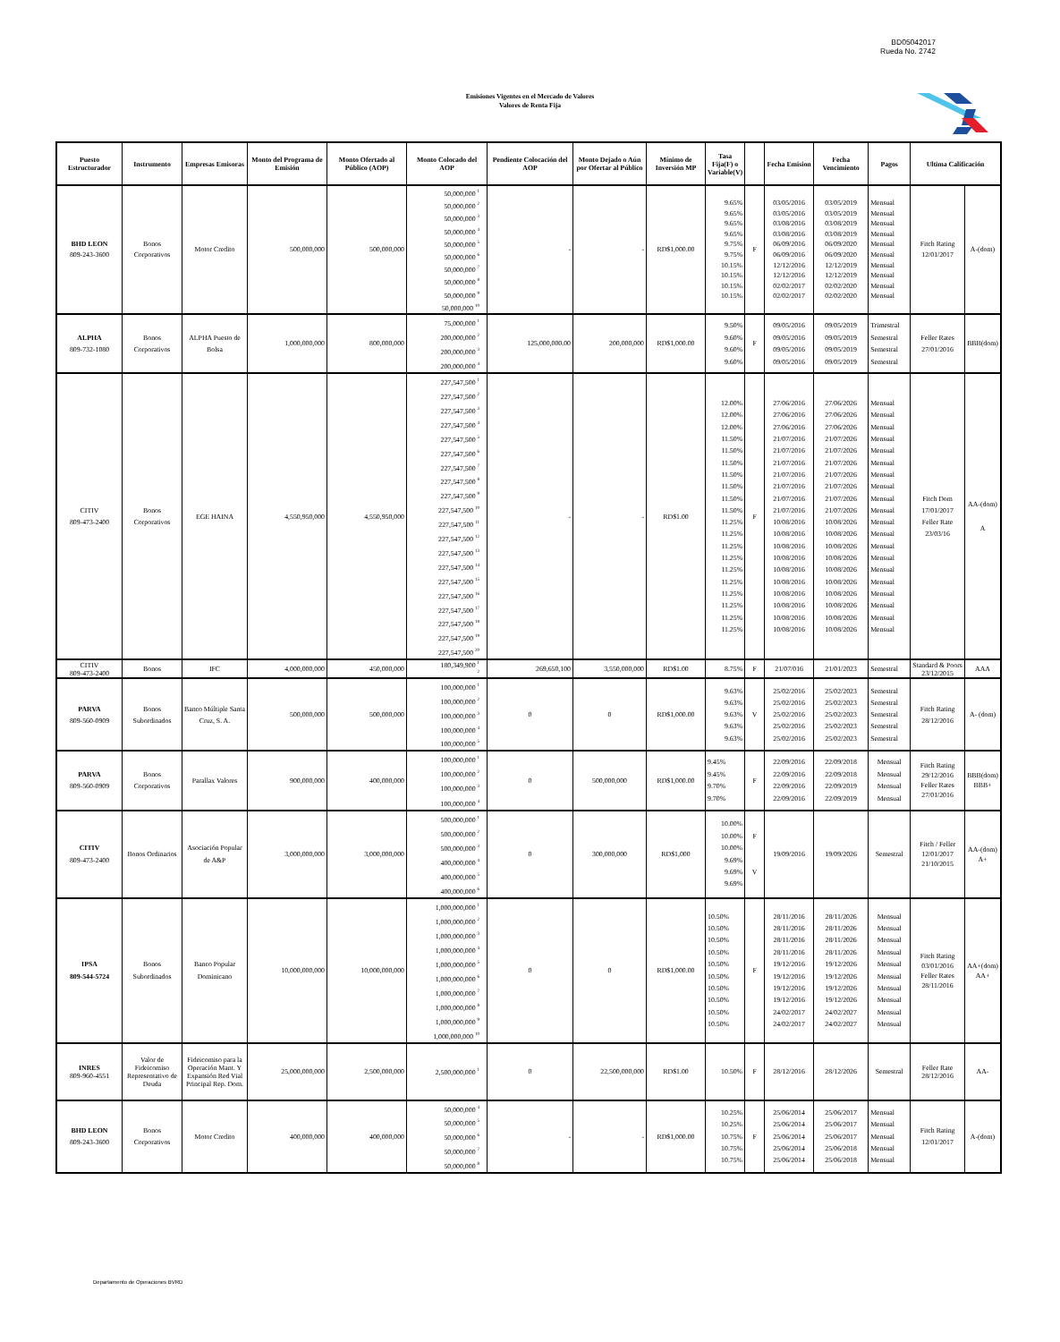BD05042017
Rueda No. 2742
Emisiones Vigentes en el Mercado de Valores
Valores de Renta Fija
| Puesto Estructurador | Instrumento | Empresas Emisoras | Monto del Programa de Emisión | Monto Ofertado al Público (AOP) | Monto Colocado del AOP | Pendiente Colocación del AOP | Monto Dejado o Aún por Ofertar al Público | Mínimo de Inversión MP | Tasa Fija(F) o Variable(V) | | Fecha Emision | Fecha Vencimiento | Pagos | Ultima Calificación | |
| --- | --- | --- | --- | --- | --- | --- | --- | --- | --- | --- | --- | --- | --- | --- | --- |
| BHD LEON 809-243-3600 | Bonos Corporativos | Motor Credito | 500,000,000 | 500,000,000 | 50,000,000 <sup>1</sup> 50,000,000 <sup>2</sup> 50,000,000 <sup>3</sup> 50,000,000 <sup>4</sup> 50,000,000 <sup>5</sup> 50,000,000 <sup>6</sup> 50,000,000 <sup>7</sup> 50,000,000 <sup>8</sup> 50,000,000 <sup>9</sup> 50,000,000 <sup>10</sup> | - | - | RD$1,000.00 | 9.65% 9.65% 9.65% 9.65% 9.75% 9.75% 10.15% 10.15% 10.15% 10.15% | F | 03/05/2016 03/05/2016 03/08/2016 03/08/2016 06/09/2016 06/09/2016 12/12/2016 12/12/2016 02/02/2017 02/02/2017 | 03/05/2019 03/05/2019 03/08/2019 03/08/2019 06/09/2020 06/09/2020 12/12/2019 12/12/2019 02/02/2020 02/02/2020 | Mensual Mensual Mensual Mensual Mensual Mensual Mensual Mensual Mensual Mensual | Fitch Rating 12/01/2017 | A-(dom) |
| ALPHA 809-732-1080 | Bonos Corporativos | ALPHA Puesto de Bolsa | 1,000,000,000 | 800,000,000 | 75,000,000 <sup>1</sup> 200,000,000 <sup>2</sup> 200,000,000 <sup>3</sup> 200,000,000 <sup>4</sup> | 125,000,000.00 | 200,000,000 | RD$1,000.00 | 9.50% 9.60% 9.60% 9.60% | F | 09/05/2016 09/05/2016 09/05/2016 09/05/2016 | 09/05/2019 09/05/2019 09/05/2019 09/05/2019 | Trimestral Semestral Semestral Semestral | Feller Rates 27/01/2016 | BBB(dom) |
| CITIV 809-473-2400 | Bonos Corporativos | EGE HAINA | 4,550,950,000 | 4,550,950,000 | 227,547,500 <sup>1</sup> 227,547,500 <sup>2</sup> 227,547,500 <sup>3</sup> 227,547,500 <sup>4</sup> 227,547,500 <sup>5</sup> 227,547,500 <sup>6</sup> 227,547,500 <sup>7</sup> 227,547,500 <sup>8</sup> 227,547,500 <sup>9</sup> 227,547,500 <sup>10</sup> 227,547,500 <sup>11</sup> 227,547,500 <sup>12</sup> 227,547,500 <sup>13</sup> 227,547,500 <sup>14</sup> 227,547,500 <sup>15</sup> 227,547,500 <sup>16</sup> 227,547,500 <sup>17</sup> 227,547,500 <sup>18</sup> 227,547,500 <sup>19</sup> 227,547,500 <sup>20</sup> | - | - | RD$1.00 | 12.00% 12.00% 12.00% 11.50% 11.50% 11.50% 11.50% 11.50% 11.50% 11.50% 11.25% 11.25% 11.25% 11.25% 11.25% 11.25% 11.25% 11.25% 11.25% 11.25% | F | 27/06/2016 27/06/2016 27/06/2016 21/07/2016 21/07/2016 21/07/2016 21/07/2016 21/07/2016 21/07/2016 21/07/2016 10/08/2016 10/08/2016 10/08/2016 10/08/2016 10/08/2016 10/08/2016 10/08/2016 10/08/2016 10/08/2016 10/08/2016 | 27/06/2026 27/06/2026 27/06/2026 21/07/2026 21/07/2026 21/07/2026 21/07/2026 21/07/2026 21/07/2026 21/07/2026 10/08/2026 10/08/2026 10/08/2026 10/08/2026 10/08/2026 10/08/2026 10/08/2026 10/08/2026 10/08/2026 10/08/2026 | Mensual Mensual Mensual Mensual Mensual Mensual Mensual Mensual Mensual Mensual Mensual Mensual Mensual Mensual Mensual Mensual Mensual Mensual Mensual Mensual | Fitch Dom 17/01/2017 Feller Rate 23/03/16 | AA-(dom) A |
| CITIV 809-473-2400 | Bonos | IFC | 4,000,000,000 | 450,000,000 | 180,349,900 <sup>1</sup> <sup>2</sup> | 269,650,100 | 3,550,000,000 | RD$1.00 | 8.75% | F | 21/07/016 | 21/01/2023 | Semestral | Standard & Poors 23/12/2015 | AAA |
| PARVA 809-560-0909 | Bonos Subordinados | Banco Múltiple Santa Cruz, S. A. | 500,000,000 | 500,000,000 | 100,000,000 <sup>1</sup> 100,000,000 <sup>2</sup> 100,000,000 <sup>3</sup> 100,000,000 <sup>4</sup> 100,000,000 <sup>5</sup> | 0 | 0 | RD$1,000.00 | 9.63% 9.63% 9.63% 9.63% 9.63% | V | 25/02/2016 25/02/2016 25/02/2016 25/02/2016 25/02/2016 | 25/02/2023 25/02/2023 25/02/2023 25/02/2023 25/02/2023 | Semestral Semestral Semestral Semestral Semestral | Fitch Rating 28/12/2016 | A- (dom) |
| PARVA 809-560-0909 | Bonos Corporativos | Parallax Valores | 900,000,000 | 400,000,000 | 100,000,000 <sup>1</sup> 100,000,000 <sup>2</sup> 100,000,000 <sup>3</sup> 100,000,000 <sup>4</sup> | 0 | 500,000,000 | RD$1,000.00 | 9.45% 9.45% 9.70% 9.70% | F | 22/09/2016 22/09/2016 22/09/2016 22/09/2016 | 22/09/2018 22/09/2018 22/09/2019 22/09/2019 | Mensual Mensual Mensual Mensual | Fitch Rating 29/12/2016 Feller Rates 27/01/2016 | BBB(dom) BBB+ |
| CITIV 809-473-2400 | Bonos Ordinarios | Asociación Popular de A&P | 3,000,000,000 | 3,000,000,000 | 500,000,000 <sup>1</sup> 500,000,000 <sup>2</sup> 500,000,000 <sup>3</sup> 400,000,000 <sup>4</sup> 400,000,000 <sup>5</sup> 400,000,000 <sup>6</sup> | 0 | 300,000,000 | RD$1,000 | 10.00% 10.00% 10.00% 9.69% 9.69% 9.69% | F V | 19/09/2016 | 19/09/2026 | Semestral | Fitch / Feller 12/01/2017 21/10/2015 | AA-(dom) A+ |
| IPSA 809-544-5724 | Bonos Subordinados | Banco Popular Dominicano | 10,000,000,000 | 10,000,000,000 | 1,000,000,000 <sup>1</sup> 1,000,000,000 <sup>2</sup> 1,000,000,000 <sup>3</sup> 1,000,000,000 <sup>4</sup> 1,000,000,000 <sup>5</sup> 1,000,000,000 <sup>6</sup> 1,000,000,000 <sup>7</sup> 1,000,000,000 <sup>8</sup> 1,000,000,000 <sup>9</sup> 1,000,000,000 <sup>10</sup> | 0 | 0 | RD$1,000.00 | 10.50% 10.50% 10.50% 10.50% 10.50% 10.50% 10.50% 10.50% 10.50% 10.50% | F | 28/11/2016 28/11/2016 28/11/2016 28/11/2016 19/12/2016 19/12/2016 19/12/2016 19/12/2016 24/02/2017 24/02/2017 | 28/11/2026 28/11/2026 28/11/2026 28/11/2026 19/12/2026 19/12/2026 19/12/2026 19/12/2026 24/02/2027 24/02/2027 | Mensual Mensual Mensual Mensual Mensual Mensual Mensual Mensual Mensual Mensual | Fitch Rating 03/01/2016 Feller Rates 28/11/2016 | AA+(dom) AA+ |
| INRES 809-960-4551 | Valor de Fideicomiso Representativo de Deuda | Fideicomiso para la Operación Mant. Y Expansión Red Vial Principal Rep. Dom. | 25,000,000,000 | 2,500,000,000 | 2,500,000,000 <sup>1</sup> | 0 | 22,500,000,000 | RD$1.00 | 10.50% | F | 28/12/2016 | 28/12/2026 | Semestral | Feller Rate 28/12/2016 | AA- |
| BHD LEON 809-243-3600 | Bonos Corporativos | Motor Credito | 400,000,000 | 400,000,000 | 50,000,000 <sup>4</sup> 50,000,000 <sup>5</sup> 50,000,000 <sup>6</sup> 50,000,000 <sup>7</sup> 50,000,000 <sup>8</sup> | - | - | RD$1,000.00 | 10.25% 10.25% 10.75% 10.75% 10.75% | F | 25/06/2014 25/06/2014 25/06/2014 25/06/2014 25/06/2014 | 25/06/2017 25/06/2017 25/06/2017 25/06/2018 25/06/2018 | Mensual Mensual Mensual Mensual Mensual | Fitch Rating 12/01/2017 | A-(dom) |
Departamento de Operaciones BVRD